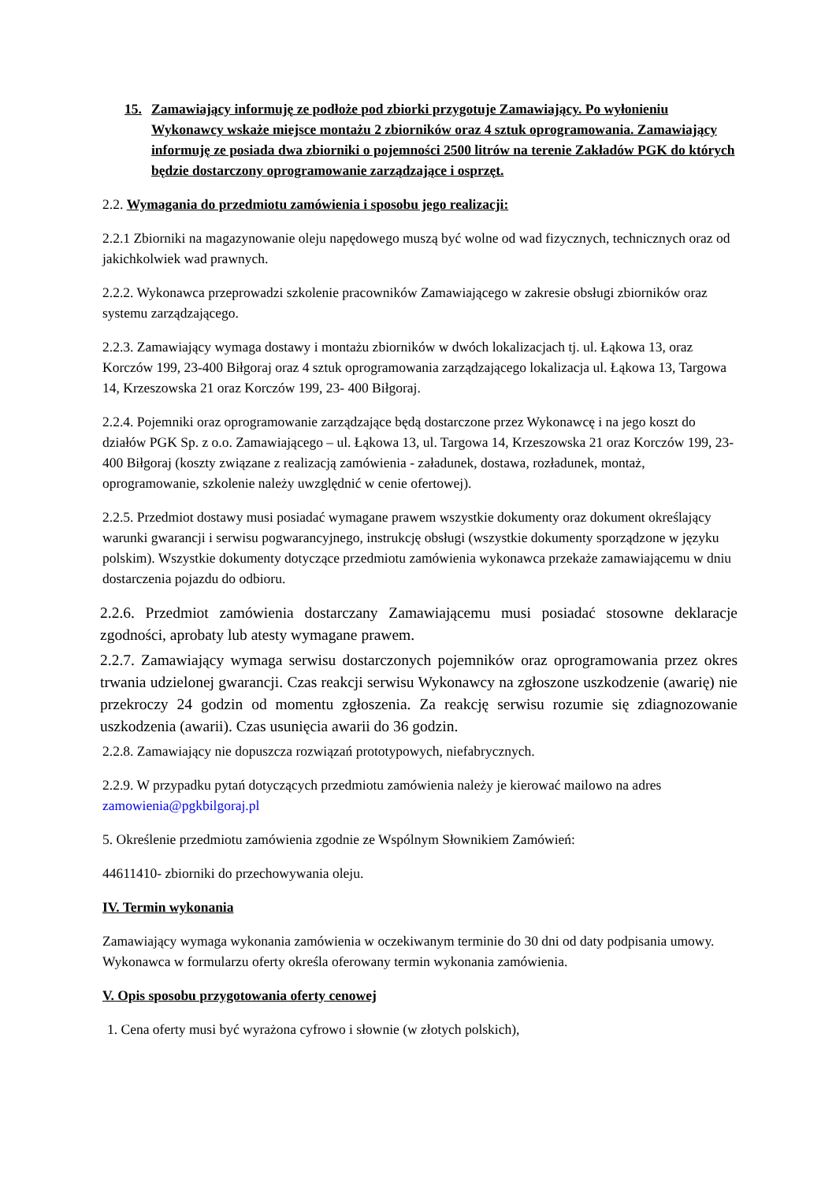15. Zamawiający informuję ze podłoże pod zbiorki przygotuje Zamawiający. Po wyłonieniu Wykonawcy wskaże miejsce montażu 2 zbiorników oraz 4 sztuk oprogramowania. Zamawiający informuję ze posiada dwa zbiorniki o pojemności 2500 litrów na terenie Zakładów PGK do których będzie dostarczony oprogramowanie zarządzające i osprzęt.
2.2. Wymagania do przedmiotu zamówienia i sposobu jego realizacji:
2.2.1 Zbiorniki na magazynowanie oleju napędowego muszą być wolne od wad fizycznych, technicznych oraz od jakichkolwiek wad prawnych.
2.2.2. Wykonawca przeprowadzi szkolenie pracowników Zamawiającego w zakresie obsługi zbiorników oraz systemu zarządzającego.
2.2.3. Zamawiający wymaga dostawy i montażu zbiorników w dwóch lokalizacjach tj. ul. Łąkowa 13, oraz Korczów 199, 23-400 Biłgoraj oraz 4 sztuk oprogramowania zarządzającego lokalizacja ul. Łąkowa 13, Targowa 14, Krzeszowska 21 oraz Korczów 199, 23- 400 Biłgoraj.
2.2.4. Pojemniki oraz oprogramowanie zarządzające będą dostarczone przez Wykonawcę i na jego koszt do działów PGK Sp. z o.o. Zamawiającego – ul. Łąkowa 13, ul. Targowa 14, Krzeszowska 21 oraz Korczów 199, 23-400 Biłgoraj (koszty związane z realizacją zamówienia - załadunek, dostawa, rozładunek, montaż, oprogramowanie, szkolenie należy uwzględnić w cenie ofertowej).
2.2.5. Przedmiot dostawy musi posiadać wymagane prawem wszystkie dokumenty oraz dokument określający warunki gwarancji i serwisu pogwarancyjnego, instrukcję obsługi (wszystkie dokumenty sporządzone w języku polskim). Wszystkie dokumenty dotyczące przedmiotu zamówienia wykonawca przekaże zamawiającemu w dniu dostarczenia pojazdu do odbioru.
2.2.6. Przedmiot zamówienia dostarczany Zamawiającemu musi posiadać stosowne deklaracje zgodności, aprobaty lub atesty wymagane prawem.
2.2.7. Zamawiający wymaga serwisu dostarczonych pojemników oraz oprogramowania przez okres trwania udzielonej gwarancji. Czas reakcji serwisu Wykonawcy na zgłoszone uszkodzenie (awarię) nie przekroczy 24 godzin od momentu zgłoszenia. Za reakcję serwisu rozumie się zdiagnozowanie uszkodzenia (awarii). Czas usunięcia awarii do 36 godzin.
2.2.8. Zamawiający nie dopuszcza rozwiązań prototypowych, niefabrycznych.
2.2.9. W przypadku pytań dotyczących przedmiotu zamówienia należy je kierować mailowo na adres zamowienia@pgkbilgoraj.pl
5. Określenie przedmiotu zamówienia zgodnie ze Wspólnym Słownikiem Zamówień:
44611410- zbiorniki do przechowywania oleju.
IV. Termin wykonania
Zamawiający wymaga wykonania zamówienia w oczekiwanym terminie do 30 dni od daty podpisania umowy. Wykonawca w formularzu oferty określa oferowany termin wykonania zamówienia.
V. Opis sposobu przygotowania oferty cenowej
1. Cena oferty musi być wyrażona cyfrowo i słownie (w złotych polskich),